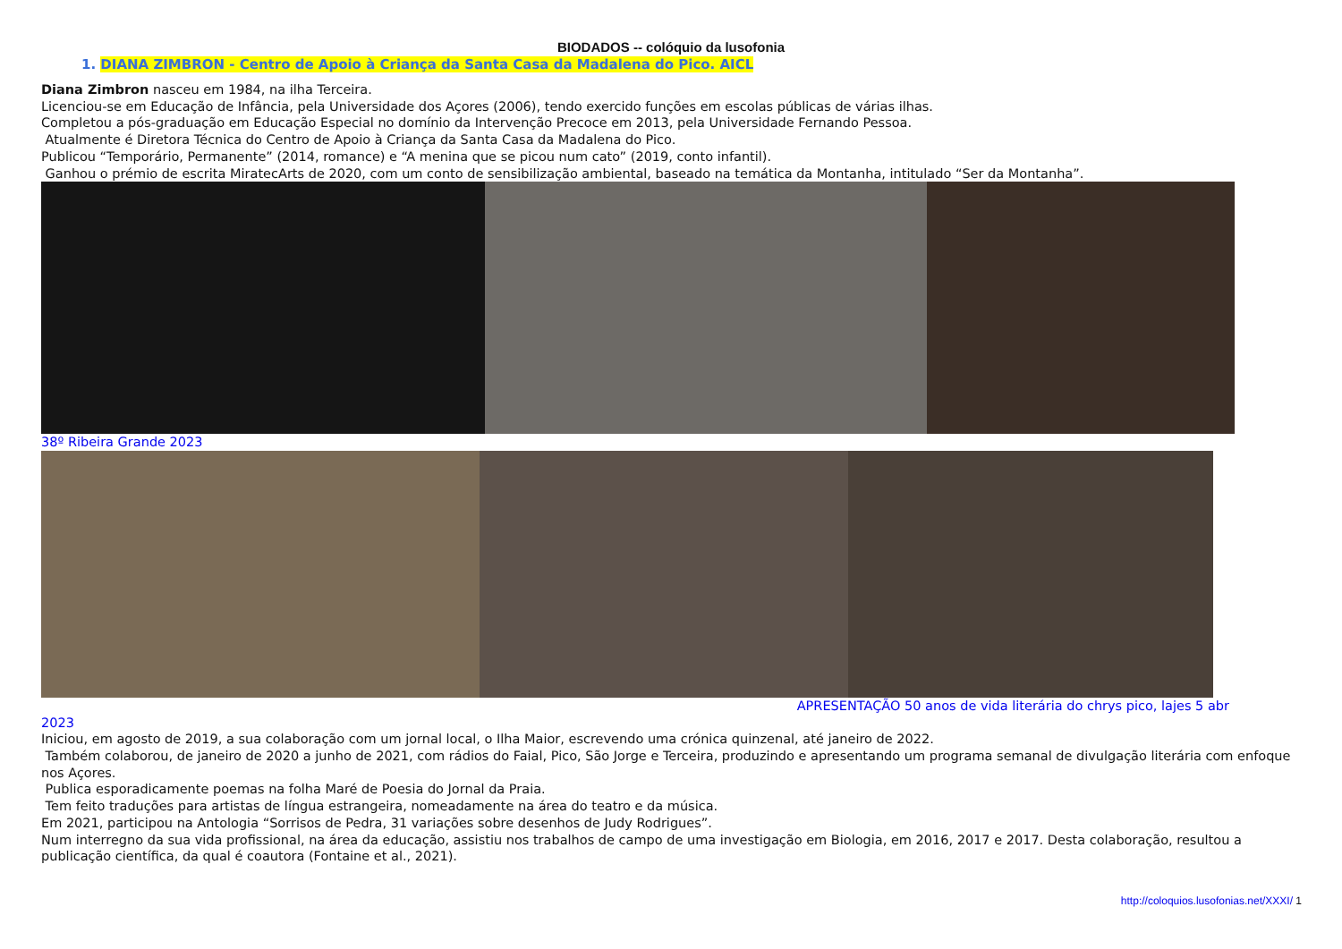BIODADOS -- colóquio da lusofonia
1. DIANA ZIMBRON - Centro de Apoio à Criança da Santa Casa da Madalena do Pico. AICL
Diana Zimbron nasceu em 1984, na ilha Terceira.
Licenciou-se em Educação de Infância, pela Universidade dos Açores (2006), tendo exercido funções em escolas públicas de várias ilhas.
Completou a pós-graduação em Educação Especial no domínio da Intervenção Precoce em 2013, pela Universidade Fernando Pessoa.
Atualmente é Diretora Técnica do Centro de Apoio à Criança da Santa Casa da Madalena do Pico.
Publicou “Temporário, Permanente” (2014, romance) e “A menina que se picou num cato” (2019, conto infantil).
Ganhou o prémio de escrita MiratecArts de 2020, com um conto de sensibilização ambiental, baseado na temática da Montanha, intitulado “Ser da Montanha”.
38º Ribeira Grande 2023
APRESENTAÇÃO 50 anos de vida literária do chrys pico, lajes 5 abr
2023
Iniciou, em agosto de 2019, a sua colaboração com um jornal local, o Ilha Maior, escrevendo uma crónica quinzenal, até janeiro de 2022.
Também colaborou, de janeiro de 2020 a junho de 2021, com rádios do Faial, Pico, São Jorge e Terceira, produzindo e apresentando um programa semanal de divulgação literária com enfoque nos Açores.
Publica esporadicamente poemas na folha Maré de Poesia do Jornal da Praia.
Tem feito traduções para artistas de língua estrangeira, nomeadamente na área do teatro e da música.
Em 2021, participou na Antologia “Sorrisos de Pedra, 31 variações sobre desenhos de Judy Rodrigues”.
Num interregno da sua vida profissional, na área da educação, assistiu nos trabalhos de campo de uma investigação em Biologia, em 2016, 2017 e 2017. Desta colaboração, resultou a publicação científica, da qual é coautora (Fontaine et al., 2021).
http://coloquios.lusofonias.net/XXXI/ 1